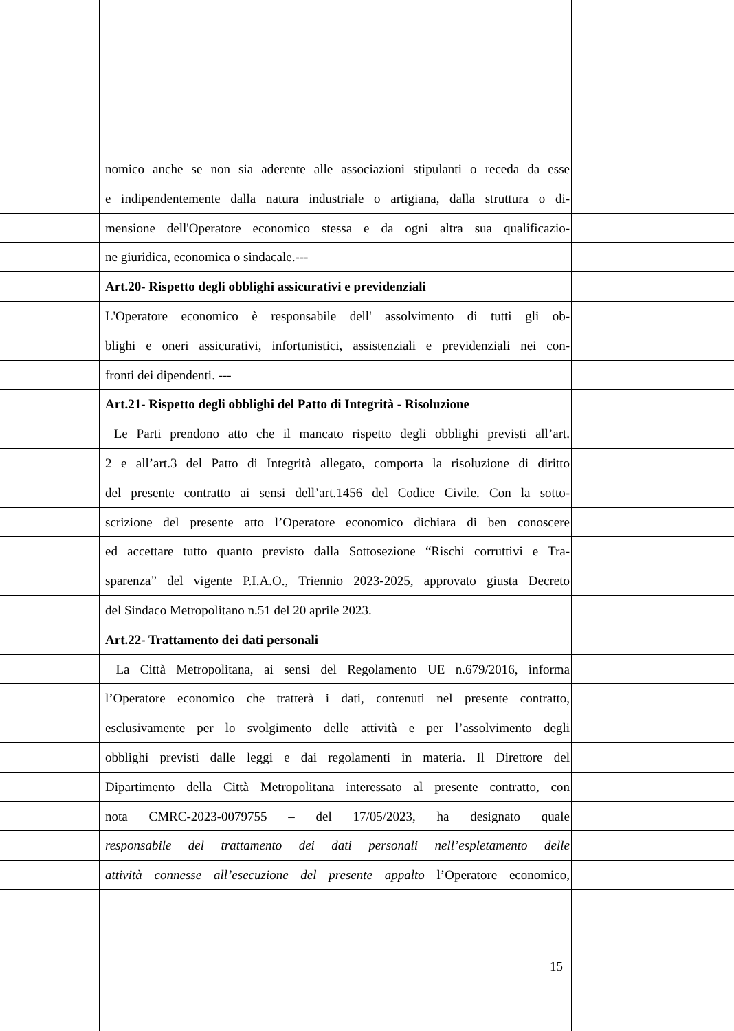nomico anche se non sia aderente alle associazioni stipulanti o receda da esse
e indipendentemente dalla natura industriale o artigiana, dalla struttura o di-
mensione dell'Operatore economico stessa e da ogni altra sua qualificazio-
ne giuridica, economica o sindacale.---
Art.20- Rispetto degli obblighi assicurativi e previdenziali
L'Operatore economico è responsabile dell' assolvimento di tutti gli ob-
blighi e oneri assicurativi, infortunistici, assistenziali e previdenziali nei con-
fronti dei dipendenti. ---
Art.21- Rispetto degli obblighi del Patto di Integrità - Risoluzione
Le Parti prendono atto che il mancato rispetto degli obblighi previsti all’art.
2 e all’art.3 del Patto di Integrità allegato, comporta la risoluzione di diritto
del presente contratto ai sensi dell’art.1456 del Codice Civile. Con la sotto-
scrizione del presente atto l’Operatore economico dichiara di ben conoscere
ed accettare tutto quanto previsto dalla Sottosezione “Rischi corruttivi e Tra-
sparenza” del vigente P.I.A.O., Triennio 2023-2025, approvato giusta Decreto
del Sindaco Metropolitano n.51 del 20 aprile 2023.
Art.22- Trattamento dei dati personali
La Città Metropolitana, ai sensi del Regolamento UE n.679/2016, informa
l’Operatore economico che tratterà i dati, contenuti nel presente contratto,
esclusivamente per lo svolgimento delle attività e per l’assolvimento degli
obblighi previsti dalle leggi e dai regolamenti in materia. Il Direttore del
Dipartimento della Città Metropolitana interessato al presente contratto, con
nota CMRC-2023-0079755 – del 17/05/2023, ha designato quale
responsabile del trattamento dei dati personali nell’espletamento delle
attività connesse all’esecuzione del presente appalto l’Operatore economico,
15